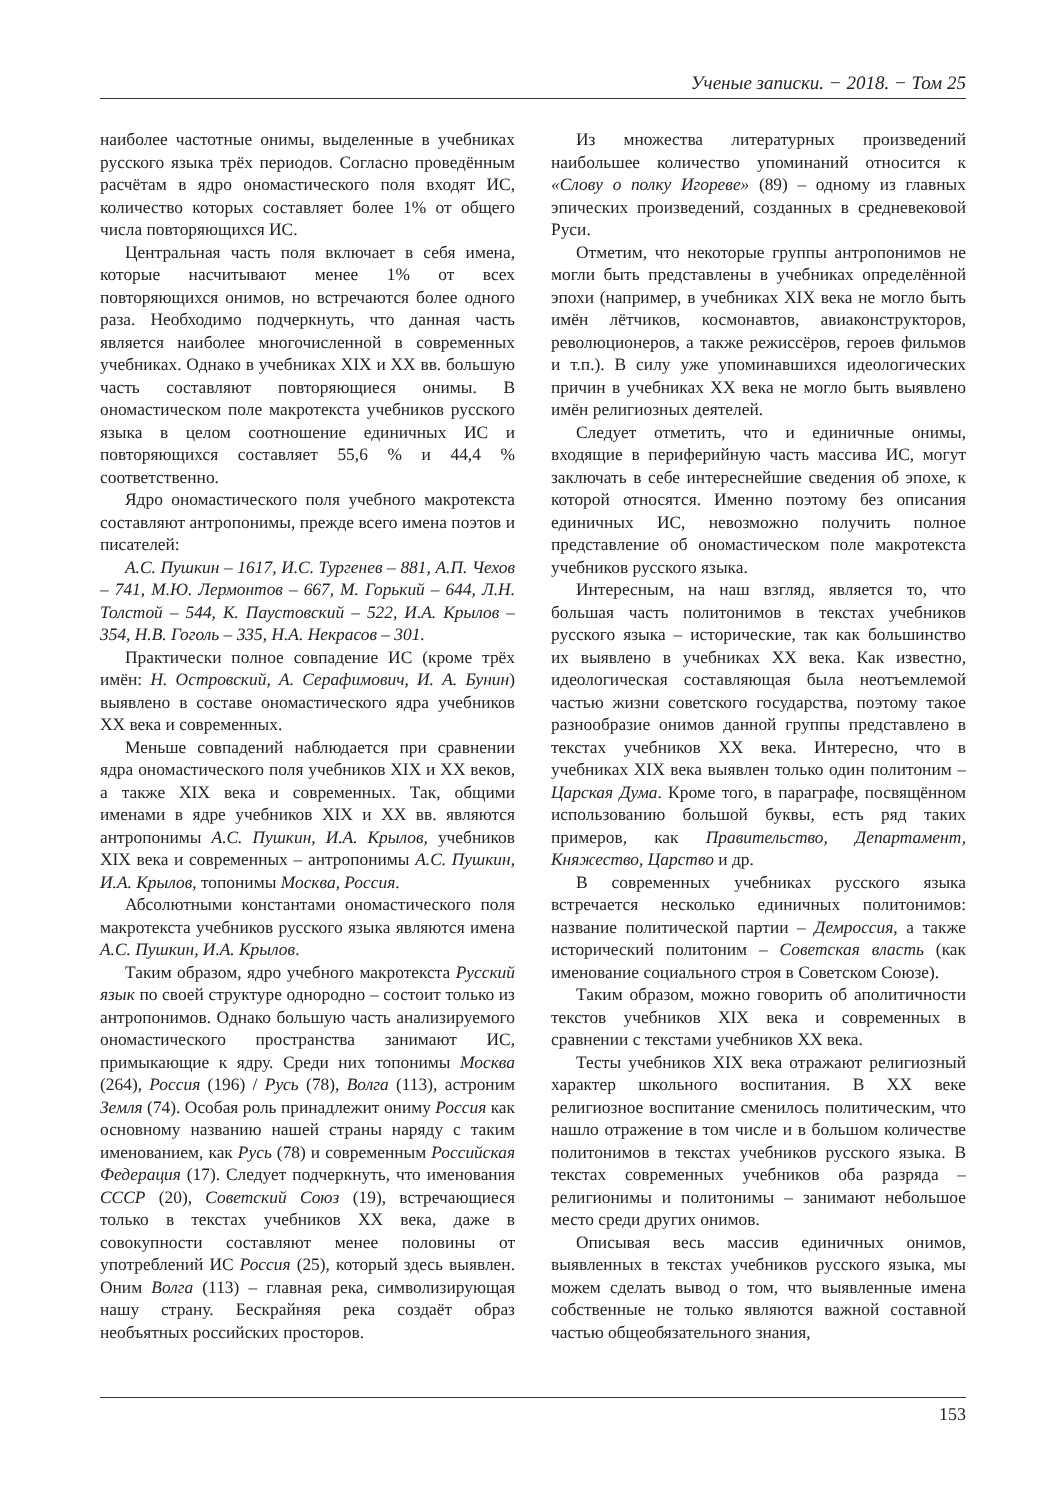Ученые записки. − 2018. − Том 25
наиболее частотные онимы, выделенные в учебниках русского языка трёх периодов. Согласно проведённым расчётам в ядро ономастического поля входят ИС, количество которых составляет более 1% от общего числа повторяющихся ИС.
Центральная часть поля включает в себя имена, которые насчитывают менее 1% от всех повторяющихся онимов, но встречаются более одного раза. Необходимо подчеркнуть, что данная часть является наиболее многочисленной в современных учебниках. Однако в учебниках XIX и XX вв. большую часть составляют повторяющиеся онимы. В ономастическом поле макротекста учебников русского языка в целом соотношение единичных ИС и повторяющихся составляет 55,6 % и 44,4 % соответственно.
Ядро ономастического поля учебного макротекста составляют антропонимы, прежде всего имена поэтов и писателей:
А.С. Пушкин – 1617, И.С. Тургенев – 881, А.П. Чехов – 741, М.Ю. Лермонтов – 667, М. Горький – 644, Л.Н. Толстой – 544, К. Паустовский – 522, И.А. Крылов – 354, Н.В. Гоголь – 335, Н.А. Некрасов – 301.
Практически полное совпадение ИС (кроме трёх имён: Н. Островский, А. Серафимович, И. А. Бунин) выявлено в составе ономастического ядра учебников XX века и современных.
Меньше совпадений наблюдается при сравнении ядра ономастического поля учебников XIX и XX веков, а также XIX века и современных. Так, общими именами в ядре учебников XIX и XX вв. являются антропонимы А.С. Пушкин, И.А. Крылов, учебников XIX века и современных – антропонимы А.С. Пушкин, И.А. Крылов, топонимы Москва, Россия.
Абсолютными константами ономастического поля макротекста учебников русского языка являются имена А.С. Пушкин, И.А. Крылов.
Таким образом, ядро учебного макротекста Русский язык по своей структуре однородно – состоит только из антропонимов. Однако большую часть анализируемого ономастического пространства занимают ИС, примыкающие к ядру. Среди них топонимы Москва (264), Россия (196) / Русь (78), Волга (113), астроним Земля (74). Особая роль принадлежит ониму Россия как основному названию нашей страны наряду с таким именованием, как Русь (78) и современным Российская Федерация (17). Следует подчеркнуть, что именования СССР (20), Советский Союз (19), встречающиеся только в текстах учебников XX века, даже в совокупности составляют менее половины от употреблений ИС Россия (25), который здесь выявлен. Оним Волга (113) – главная река, символизирующая нашу страну. Бескрайняя река создаёт образ необъятных российских просторов.
Из множества литературных произведений наибольшее количество упоминаний относится к «Слову о полку Игореве» (89) – одному из главных эпических произведений, созданных в средневековой Руси.
Отметим, что некоторые группы антропонимов не могли быть представлены в учебниках определённой эпохи (например, в учебниках XIX века не могло быть имён лётчиков, космонавтов, авиаконструкторов, революционеров, а также режиссёров, героев фильмов и т.п.). В силу уже упоминавшихся идеологических причин в учебниках XX века не могло быть выявлено имён религиозных деятелей.
Следует отметить, что и единичные онимы, входящие в периферийную часть массива ИС, могут заключать в себе интереснейшие сведения об эпохе, к которой относятся. Именно поэтому без описания единичных ИС, невозможно получить полное представление об ономастическом поле макротекста учебников русского языка.
Интересным, на наш взгляд, является то, что большая часть политонимов в текстах учебников русского языка – исторические, так как большинство их выявлено в учебниках XX века. Как известно, идеологическая составляющая была неотъемлемой частью жизни советского государства, поэтому такое разнообразие онимов данной группы представлено в текстах учебников XX века. Интересно, что в учебниках XIX века выявлен только один политоним – Царская Дума. Кроме того, в параграфе, посвящённом использованию большой буквы, есть ряд таких примеров, как Правительство, Департамент, Княжество, Царство и др.
В современных учебниках русского языка встречается несколько единичных политонимов: название политической партии – Демроссия, а также исторический политоним – Советская власть (как именование социального строя в Советском Союзе).
Таким образом, можно говорить об аполитичности текстов учебников XIX века и современных в сравнении с текстами учебников XX века.
Тесты учебников XIX века отражают религиозный характер школьного воспитания. В XX веке религиозное воспитание сменилось политическим, что нашло отражение в том числе и в большом количестве политонимов в текстах учебников русского языка. В текстах современных учебников оба разряда – религионимы и политонимы – занимают небольшое место среди других онимов.
Описывая весь массив единичных онимов, выявленных в текстах учебников русского языка, мы можем сделать вывод о том, что выявленные имена собственные не только являются важной составной частью общеобязательного знания,
153